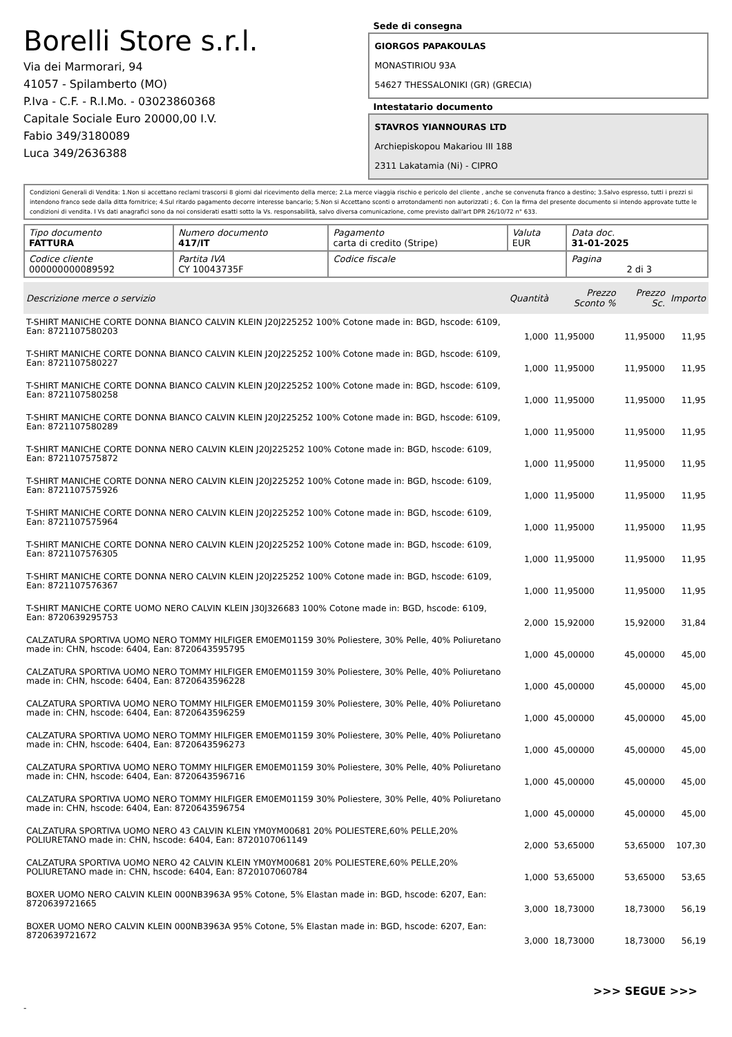Borelli Store s.r.l.
Via dei Marmorari, 94
41057 - Spilamberto (MO)
P.Iva - C.F. - R.I.Mo. - 03023860368
Capitale Sociale Euro 20000,00 I.V.
Fabio 349/3180089
Luca 349/2636388
Sede di consegna
GIORGOS PAPAKOULAS
MONASTIRIOU 93A
54627 THESSALONIKI (GR) (GRECIA)
Intestatario documento
STAVROS YIANNOURAS LTD
Archiepiskopou Makariou III 188
2311 Lakatamia (Ni) - CIPRO
Condizioni Generali di Vendita: 1.Non si accettano reclami trascorsi 8 giorni dal ricevimento della merce; 2.La merce viaggia rischio e pericolo del cliente , anche se convenuta franco a destino; 3.Salvo espresso, tutti i prezzi si intendono franco sede dalla ditta fornitrice; 4.Sul ritardo pagamento decorre interesse bancario; 5.Non si Accettano sconti o arrotondamenti non autorizzati ; 6. Con la firma del presente documento si intendo approvate tutte le condizioni di vendita. I Vs dati anagrafici sono da noi considerati esatti sotto la Vs. responsabilità, salvo diversa comunicazione, come previsto dall'art DPR 26/10/72 n° 633.
| Tipo documento FATTURA | Numero documento 417/IT | Pagamento carta di credito (Stripe) | Valuta EUR | Data doc. 31-01-2025 |
| Codice cliente 000000000089592 | Partita IVA CY 10043735F | Codice fiscale | | Pagina 2 di 3 |
| Descrizione merce o servizio | Quantità | Prezzo Sconto % | Prezzo Sc. | Importo |
| --- | --- | --- | --- | --- |
| T-SHIRT MANICHE CORTE DONNA BIANCO CALVIN KLEIN J20J225252 100% Cotone made in: BGD, hscode: 6109, Ean: 8721107580203 | 1,000 | 11,95000 | 11,95000 | 11,95 |
| T-SHIRT MANICHE CORTE DONNA BIANCO CALVIN KLEIN J20J225252 100% Cotone made in: BGD, hscode: 6109, Ean: 8721107580227 | 1,000 | 11,95000 | 11,95000 | 11,95 |
| T-SHIRT MANICHE CORTE DONNA BIANCO CALVIN KLEIN J20J225252 100% Cotone made in: BGD, hscode: 6109, Ean: 8721107580258 | 1,000 | 11,95000 | 11,95000 | 11,95 |
| T-SHIRT MANICHE CORTE DONNA BIANCO CALVIN KLEIN J20J225252 100% Cotone made in: BGD, hscode: 6109, Ean: 8721107580289 | 1,000 | 11,95000 | 11,95000 | 11,95 |
| T-SHIRT MANICHE CORTE DONNA NERO CALVIN KLEIN J20J225252 100% Cotone made in: BGD, hscode: 6109, Ean: 8721107575872 | 1,000 | 11,95000 | 11,95000 | 11,95 |
| T-SHIRT MANICHE CORTE DONNA NERO CALVIN KLEIN J20J225252 100% Cotone made in: BGD, hscode: 6109, Ean: 8721107575926 | 1,000 | 11,95000 | 11,95000 | 11,95 |
| T-SHIRT MANICHE CORTE DONNA NERO CALVIN KLEIN J20J225252 100% Cotone made in: BGD, hscode: 6109, Ean: 8721107575964 | 1,000 | 11,95000 | 11,95000 | 11,95 |
| T-SHIRT MANICHE CORTE DONNA NERO CALVIN KLEIN J20J225252 100% Cotone made in: BGD, hscode: 6109, Ean: 8721107576305 | 1,000 | 11,95000 | 11,95000 | 11,95 |
| T-SHIRT MANICHE CORTE DONNA NERO CALVIN KLEIN J20J225252 100% Cotone made in: BGD, hscode: 6109, Ean: 8721107576367 | 1,000 | 11,95000 | 11,95000 | 11,95 |
| T-SHIRT MANICHE CORTE UOMO NERO CALVIN KLEIN J30J326683 100% Cotone made in: BGD, hscode: 6109, Ean: 8720639295753 | 2,000 | 15,92000 | 15,92000 | 31,84 |
| CALZATURA SPORTIVA UOMO NERO TOMMY HILFIGER EM0EM01159 30% Poliestere, 30% Pelle, 40% Poliuretano made in: CHN, hscode: 6404, Ean: 8720643595795 | 1,000 | 45,00000 | 45,00000 | 45,00 |
| CALZATURA SPORTIVA UOMO NERO TOMMY HILFIGER EM0EM01159 30% Poliestere, 30% Pelle, 40% Poliuretano made in: CHN, hscode: 6404, Ean: 8720643596228 | 1,000 | 45,00000 | 45,00000 | 45,00 |
| CALZATURA SPORTIVA UOMO NERO TOMMY HILFIGER EM0EM01159 30% Poliestere, 30% Pelle, 40% Poliuretano made in: CHN, hscode: 6404, Ean: 8720643596259 | 1,000 | 45,00000 | 45,00000 | 45,00 |
| CALZATURA SPORTIVA UOMO NERO TOMMY HILFIGER EM0EM01159 30% Poliestere, 30% Pelle, 40% Poliuretano made in: CHN, hscode: 6404, Ean: 8720643596273 | 1,000 | 45,00000 | 45,00000 | 45,00 |
| CALZATURA SPORTIVA UOMO NERO TOMMY HILFIGER EM0EM01159 30% Poliestere, 30% Pelle, 40% Poliuretano made in: CHN, hscode: 6404, Ean: 8720643596716 | 1,000 | 45,00000 | 45,00000 | 45,00 |
| CALZATURA SPORTIVA UOMO NERO TOMMY HILFIGER EM0EM01159 30% Poliestere, 30% Pelle, 40% Poliuretano made in: CHN, hscode: 6404, Ean: 8720643596754 | 1,000 | 45,00000 | 45,00000 | 45,00 |
| CALZATURA SPORTIVA UOMO NERO 43 CALVIN KLEIN YM0YM00681 20% POLIESTERE,60% PELLE,20% POLIURETANO made in: CHN, hscode: 6404, Ean: 8720107061149 | 2,000 | 53,65000 | 53,65000 | 107,30 |
| CALZATURA SPORTIVA UOMO NERO 42 CALVIN KLEIN YM0YM00681 20% POLIESTERE,60% PELLE,20% POLIURETANO made in: CHN, hscode: 6404, Ean: 8720107060784 | 1,000 | 53,65000 | 53,65000 | 53,65 |
| BOXER UOMO NERO CALVIN KLEIN 000NB3963A 95% Cotone, 5% Elastan made in: BGD, hscode: 6207, Ean: 8720639721665 | 3,000 | 18,73000 | 18,73000 | 56,19 |
| BOXER UOMO NERO CALVIN KLEIN 000NB3963A 95% Cotone, 5% Elastan made in: BGD, hscode: 6207, Ean: 8720639721672 | 3,000 | 18,73000 | 18,73000 | 56,19 |
>>> SEGUE >>>
-